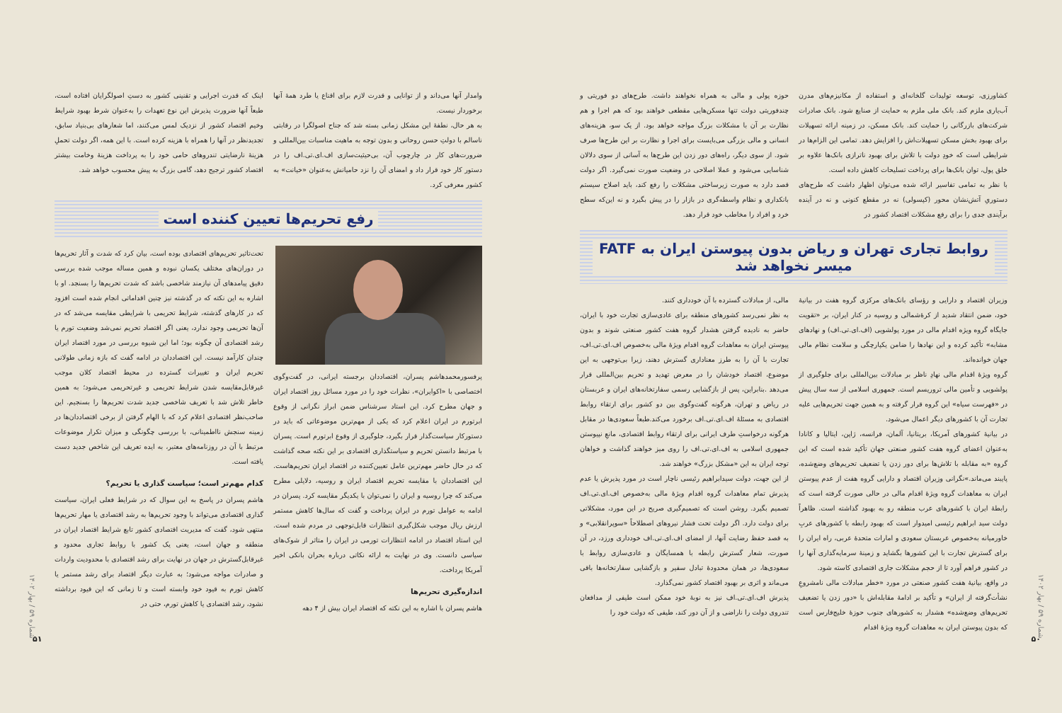کشاورزی، توسعه تولیدات گلخانه‌ای و استفاده از مکانیزم‌های مدرن آب‌یاری ملزم کند. بانک ملی ملزم به حمایت از صنایع شود. بانک صادرات شرکت‌های بازرگانی را حمایت کند. بانک مسکن، در زمینه ارائه تسهیلات برای بهبود بخش مسکن تسهیلات‌اش را افزایش دهد. تمامی این الزام‌ها در شرایطی است که خودِ دولت با تلاش برای بهبود ناترازی بانک‌ها علاوه بر خلق پول، توان بانک‌ها برای پرداخت تسلیحات کاهش داده است.
با نظر به تمامی تفاسیر ارائه شده می‌توان اظهار داشت که طرح‌های دستوریِ آتش‌نشان محور (کپسولی) نه در مقطع کنونی و نه در آینده برآیندی جدی را برای رفع مشکلات اقتصاد کشور در
حوزه پولی و مالی به همراه نخواهند داشت. طرح‌های دو فوریتی و چندفوریتی دولت تنها مسکن‌هایی مقطعی خواهند بود که هم اجرا و هم نظارت بر آن با مشکلات بزرگ مواجه خواهد بود. از یک سو، هزینه‌های انسانی و مالی بزرگی می‌بایست برای اجرا و نظارت بر این طرح‌ها صرف شود. از سوی دیگر، راه‌های دور زدن این طرح‌ها به آسانی از سوی دلالان شناسایی می‌شود و عملا اصلاحی در وضعیت صورت نمی‌گیرد. اگر دولت قصد دارد به صورت زیرساختی مشکلات را رفع کند، باید اصلاح سیستم بانکداری و نظام واسطه‌گری در بازار را در پیش بگیرد و نه این‌که سطح خرد و افراد را مخاطب خود قرار دهد.
روابط تجاری تهران و ریاض بدون پیوستن ایران به FATF میسر نخواهد شد
وزیران اقتصاد و دارایی و رؤسای بانک‌های مرکزی گروه هفت در بیانیهٔ خود، ضمن انتقاد شدید از کرهٔ‌شمالی و روسیه در کنار ایران، بر «تقویت جایگاه گروه ویژه اقدام مالی در مورد پولشویی (اف.ای.تی.اف) و نهادهای مشابه» تأکید کرده و این نهادها را ضامن یکپارچگی و سلامت نظام مالی جهان خوانده‌اند.
گروه ویژهٔ اقدام مالی نهادِ ناظر بر مبادلات بین‌المللی برای جلوگیری از پولشویی و تأمین مالی تروریسم است. جمهوری اسلامی از سه سال پیش در «فهرست سیاه» این گروه قرار گرفته و به همین جهت تحریم‌هایی علیه تجارت آن با کشورهای دیگر اعمال می‌شود.
در بیانیهٔ کشورهای آمریکا، بریتانیا، آلمان، فرانسه، ژاپن، ایتالیا و کانادا به‌عنوان اعضای گروه هفت کشور صنعتی جهان تأکید شده است که این گروه «به مقابله با تلاش‌ها برای دور زدن یا تضعیف تحریم‌های وضع‌شده، پایبند می‌ماند.»نگرانی وزیران اقتصاد و دارایی گروه هفت از عدم پیوستن ایران به معاهدات گروه ویژهٔ اقدام مالی در حالی صورت گرفته است که رابطهٔ ایران با کشورهای عرب منطقه رو به بهبود گذاشته است. ظاهراً دولت سید ابراهیم رئیسی امیدوار است که بهبود رابطه با کشورهای عربِ خاورمیانه به‌خصوص عربستان سعودی و امارات متحدهٔ عربی، راه ایران را برای گسترش تجارت با این کشورها بگشاید و زمینهٔ سرمایه‌گذاری آنها را در کشور فراهم آورد تا از حجم مشکلات جاری اقتصادی کاسته شود.
در واقع، بیانیهٔ هفت کشور صنعتی در مورد «خطر مبادلات مالی نامشروعِ نشأت‌گرفته از ایران» و تأکید بر ادامهٔ مقابله‌اش با «دور زدن یا تضعیف تحریم‌های وضع‌شده» هشدار به کشورهای جنوب حوزهٔ خلیج‌فارس است که بدون پیوستن ایران به معاهدات گروه ویژهٔ اقدام
مالی، از مبادلات گسترده با آن خودداری کنند.
به نظر نمی‌رسد کشورهای منطقه برای عادی‌سازی تجارت خود با ایران، حاضر به نادیده گرفتن هشدار گروه هفت کشور صنعتی شوند و بدون پیوستن ایران به معاهدات گروه اقدام ویژهٔ مالی به‌خصوص اف.ای.تی.اف، تجارت با آن را به طرز معناداری گسترش دهند، زیرا بی‌توجهی به این موضوع، اقتصاد خودشان را در معرض تهدید و تحریم بین‌المللی قرار می‌دهد .بنابراین، پس از بازگشایی رسمی سفارتخانه‌های ایران و عربستان در ریاض و تهران، هرگونه گفت‌وگوی بین دو کشور برای ارتقاء روابط اقتصادی به مسئلهٔ اف.ای.تی.اف برخورد می‌کند.طبعاً سعودی‌ها در مقابل هرگونه درخواستِ طرف ایرانی برای ارتقاء روابط اقتصادی، مانعِ نپیوستن جمهوری اسلامی به اف.ای.تی.اف را روی میز خواهند گذاشت و خواهان توجه ایران به این «مشکل بزرگ» خواهند شد.
از این جهت، دولت سیدابراهیم رئیسی ناچار است در مورد پذیرش یا عدم پذیرش تمام معاهدات گروه اقدام ویژهٔ مالی به‌خصوص اف.ای.تی.اف تصمیم بگیرد. روشن است که تصمیم‌گیری صریح در این مورد، مشکلاتی برای دولت دارد. اگر دولت تحت فشار نیروهای اصطلاحاً «سوپرانقلابی» و به قصد حفظ رضایت آنها، از امضای اف.ای.تی.اف خودداری ورزد، در آن صورت، شعار گسترش رابطه با همسایگان و عادی‌سازی روابط با سعودی‌ها، در همان محدودهٔ تبادل سفیر و بازگشایی سفارتخانه‌ها باقی می‌ماند و اثری بر بهبود اقتصاد کشور نمی‌گذارد.
پذیرش اف.ای.تی.اف نیز به نوبهٔ خود ممکن است طیفی از مدافعان تندروی دولت را ناراضی و از آن دور کند، طیفی که دولت خود را
شماره ۵۹ / بهار ۱۴۰۲
۵۰
وامدار آنها می‌داند و از توانایی و قدرت لازم برای اقناع یا طرد همهٔ آنها برخوردار نیست.
به هر حال، نطفهٔ این مشکل زمانی بسته شد که جناح اصولگرا در رقابتی ناسالم با دولتِ حسن روحانی و بدون توجه به ماهیت مناسبات بین‌المللی و ضرورت‌های کار در چارچوب آن، بی‌حیثیت‌سازی اف.ای.تی.اف را در دستور کار خود قرار داد و امضای آن را نزد حامیانش به‌عنوان «خیانت» به کشور معرفی کرد.
اینک که قدرت اجرایی و تقنینی کشور به دستِ اصولگرایان افتاده است، طبعاً آنها ضرورت پذیرش این نوع تعهدات را به‌عنوان شرط بهبود شرایط وخیم اقتصاد کشور از نزدیک لمس می‌کنند، اما شعارهای بی‌بنیاد سابق، تجدیدنظر در آنها را همراه با هزینه کرده است. با این همه، اگر دولت تحملِ هزینهٔ نارضایتی تندروهای حامی خود را به پرداخت هزینهٔ وخامت بیشتر اقتصاد کشور ترجیح دهد، گامی بزرگ به پیش محسوب خواهد شد.
رفع تحریم‌ها تعیین کننده است
پرفسورمحمدهاشم پسران، اقتصاددان برجسته ایرانی، در گفت‌وگوی اختصاصی با «اکوایران»، نظرات خود را در مورد مسائل روز اقتصاد ایران و جهان مطرح کرد. این استاد سرشناس ضمن ابراز نگرانی از وقوع ابرتورم در ایران اعلام کرد که یکی از مهم‌ترین موضوعاتی که باید در دستورکار سیاست‌گذار قرار بگیرد، جلوگیری از وقوع ابرتورم است. پسران با مرتبط دانستن تحریم و سیاستگذاری اقتصادی بر این نکته صحه گذاشت که در حال حاضر مهم‌ترین عامل تعیین‌کننده در اقتصاد ایران تحریم‌هاست. این اقتصاددان با مقایسه تحریم اقتصاد ایران و روسیه، دلایلی مطرح می‌کند که چرا روسیه و ایران را نمی‌توان با یکدیگر مقایسه کرد. پسران در ادامه به عوامل تورم در ایران پرداخت و گفت که سال‌ها کاهش مستمر ارزش ریال موجب شکل‌گیری انتظارات قابل‌توجهی در مردم شده است. این استاد اقتصاد در ادامه انتظارات تورمی در ایران را متاثر از شوک‌های سیاسی دانست. وی در نهایت به ارائه نکاتی درباره بحران بانکی اخیر آمریکا پرداخت.
اندازه‌گیری تحریم‌ها
هاشم پسران با اشاره به این نکته که اقتصاد ایران بیش از ۴ دهه
تحت‌تاثیر تحریم‌های اقتصادی بوده است، بیان کرد که شدت و آثار تحریم‌ها در دوران‌های مختلف یکسان نبوده و همین مساله موجب شده بررسی دقیق پیامدهای آن نیازمند شاخصی باشد که شدت تحریم‌ها را بسنجد. او با اشاره به این نکته که در گذشته نیز چنین اقداماتی انجام شده است افزود که در کارهای گذشته، شرایط تحریمی با شرایطی مقایسه می‌شد که در آن‌ها تحریمی وجود ندارد، یعنی اگر اقتصاد تحریم نمی‌شد وضعیت تورم یا رشد اقتصادی آن چگونه بود؛ اما این شیوه بررسی در مورد اقتصاد ایران چندان کارآمد نیست. این اقتصاددان در ادامه گفت که بازه زمانی طولانی تحریم ایران و تغییرات گسترده در محیط اقتصاد کلان موجب غیرقابل‌مقایسه شدن شرایط تحریمی و غیرتحریمی می‌شود؛ به همین خاطر تلاش شد با تعریف شاخصی جدید شدت تحریم‌ها را بسنجیم. این صاحب‌نظر اقتصادی اعلام کرد که با الهام گرفتن از برخی اقتصاددان‌ها در زمینه سنجش نااطمینانی، با بررسی چگونگی و میزان تکرار موضوعات مرتبط با آن در روزنامه‌های معتبر، به ایده تعریف این شاخص جدید دست یافته است.
کدام مهم‌تر است؛ سیاست گذاری یا تحریم؟
هاشم پسران در پاسخ به این سوال که در شرایط فعلی ایران، سیاست گذاری اقتصادی می‌تواند با وجود تحریم‌ها به رشد اقتصادی یا مهار تحریم‌ها منتهی شود، گفت که مدیریت اقتصادی کشور تابع شرایط اقتصاد ایران در منطقه و جهان است، یعنی یک کشور با روابط تجاری محدود و غیرقابل‌گسترش در جهان در نهایت برای رشد اقتصادی با محدودیت واردات و صادرات مواجه می‌شود؛ به عبارت دیگر اقتصاد برای رشد مستمر یا کاهش تورم به قیود خود وابسته است و تا زمانی که این قیود برداشته نشود، رشد اقتصادی یا کاهش تورم، حتی در
شماره ۵۹ / بهار ۱۴۰۲
۵۱